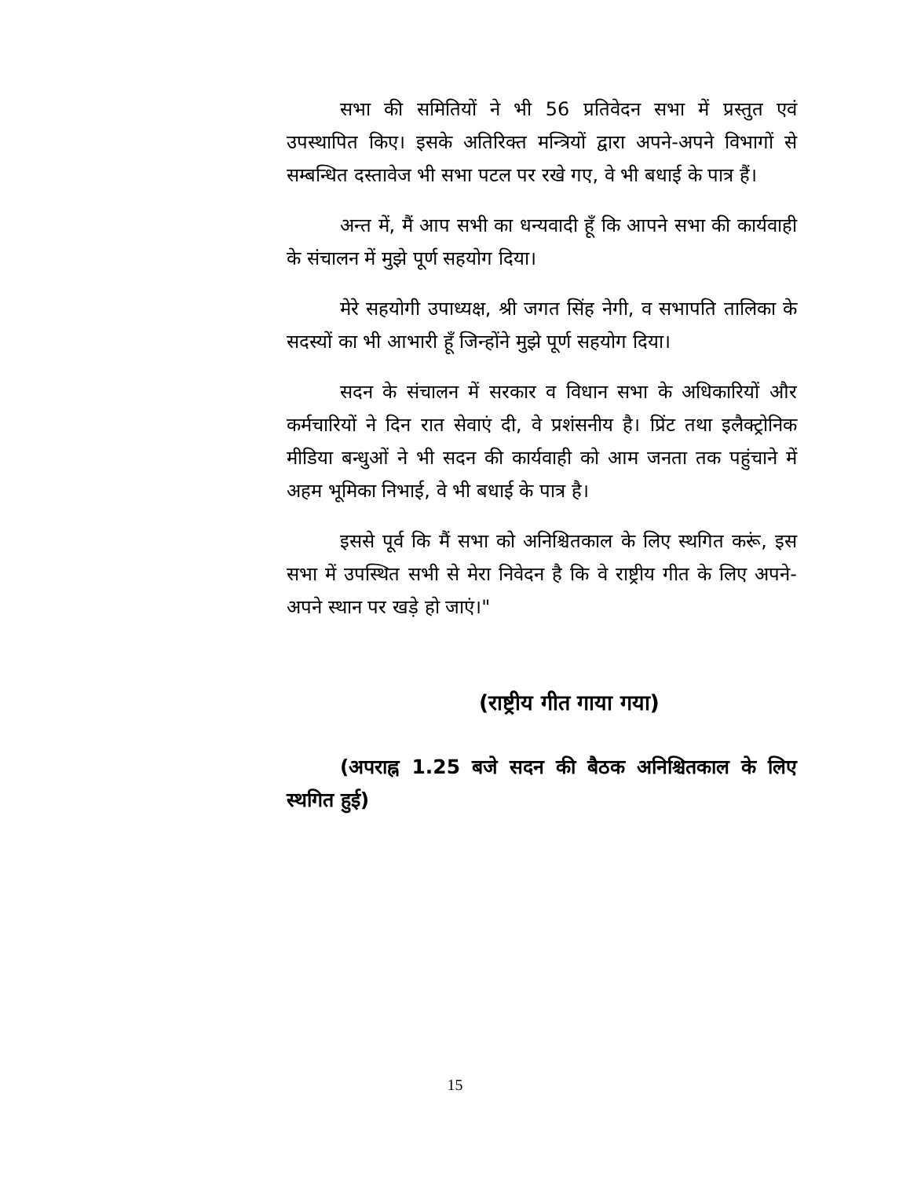सभा की समितियों ने भी 56 प्रतिवेदन सभा में प्रस्तुत एवं उपस्थापित किए। इसके अतिरिक्त मन्त्रियों द्वारा अपने-अपने विभागों से सम्बन्धित दस्तावेज भी सभा पटल पर रखे गए, वे भी बधाई के पात्र हैं।
अन्त में, मैं आप सभी का धन्यवादी हूँ कि आपने सभा की कार्यवाही के संचालन में मुझे पूर्ण सहयोग दिया।
मेरे सहयोगी उपाध्यक्ष, श्री जगत सिंह नेगी, व सभापति तालिका के सदस्यों का भी आभारी हूँ जिन्होंने मुझे पूर्ण सहयोग दिया।
सदन के संचालन में सरकार व विधान सभा के अधिकारियों और कर्मचारियों ने दिन रात सेवाएं दी, वे प्रशंसनीय है। प्रिंट तथा इलैक्ट्रोनिक मीडिया बन्धुओं ने भी सदन की कार्यवाही को आम जनता तक पहुंचाने में अहम भूमिका निभाई, वे भी बधाई के पात्र है।
इससे पूर्व कि मैं सभा को अनिश्चितकाल के लिए स्थगित करूं, इस सभा में उपस्थित सभी से मेरा निवेदन है कि वे राष्ट्रीय गीत के लिए अपने-अपने स्थान पर खड़े हो जाएं।"
(राष्ट्रीय गीत गाया गया)
(अपराह्न 1.25 बजे सदन की बैठक अनिश्चितकाल के लिए स्थगित हुई)
15